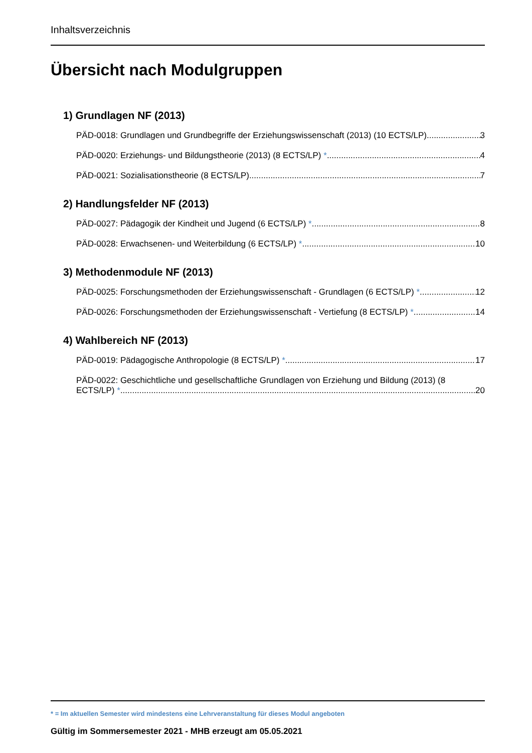Inhaltsverzeichnis
Übersicht nach Modulgruppen
1) Grundlagen NF (2013)
PÄD-0018: Grundlagen und Grundbegriffe der Erziehungswissenschaft (2013) (10 ECTS/LP) 3
PÄD-0020: Erziehungs- und Bildungstheorie (2013) (8 ECTS/LP) * 4
PÄD-0021: Sozialisationstheorie (8 ECTS/LP) 7
2) Handlungsfelder NF (2013)
PÄD-0027: Pädagogik der Kindheit und Jugend (6 ECTS/LP) * 8
PÄD-0028: Erwachsenen- und Weiterbildung (6 ECTS/LP) * 10
3) Methodenmodule NF (2013)
PÄD-0025: Forschungsmethoden der Erziehungswissenschaft - Grundlagen (6 ECTS/LP) * 12
PÄD-0026: Forschungsmethoden der Erziehungswissenschaft - Vertiefung (8 ECTS/LP) * 14
4) Wahlbereich NF (2013)
PÄD-0019: Pädagogische Anthropologie (8 ECTS/LP) * 17
PÄD-0022: Geschichtliche und gesellschaftliche Grundlagen von Erziehung und Bildung (2013) (8
ECTS/LP) * 20
* = Im aktuellen Semester wird mindestens eine Lehrveranstaltung für dieses Modul angeboten
Gültig im Sommersemester 2021 - MHB erzeugt am 05.05.2021